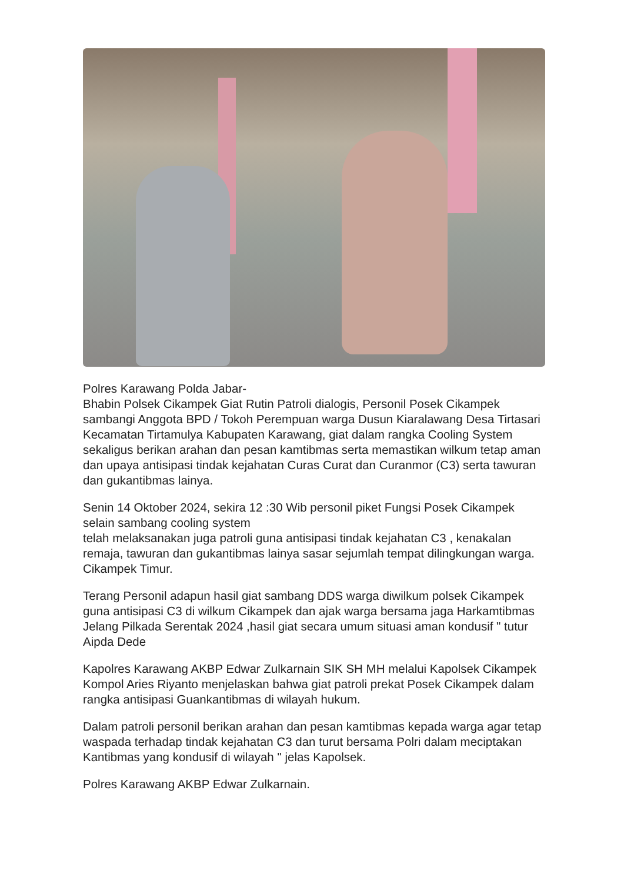Polres Karawang Polda Jabar-
Bhabin Polsek Cikampek Giat Rutin Patroli dialogis, Personil Posek Cikampek sambangi Anggota BPD / Tokoh Perempuan warga Dusun Kiaralawang Desa Tirtasari Kecamatan Tirtamulya Kabupaten Karawang, giat dalam rangka Cooling System sekaligus berikan arahan dan pesan kamtibmas serta memastikan wilkum tetap aman dan upaya antisipasi tindak kejahatan Curas Curat dan Curanmor (C3) serta tawuran dan gukantibmas lainya.
Senin 14 Oktober 2024, sekira 12 :30 Wib personil piket Fungsi Posek Cikampek selain sambang cooling system
telah melaksanakan juga patroli guna antisipasi tindak kejahatan C3 , kenakalan remaja, tawuran dan gukantibmas lainya sasar sejumlah tempat dilingkungan warga. Cikampek Timur.
Terang Personil adapun hasil giat sambang DDS warga diwilkum polsek Cikampek guna antisipasi C3 di wilkum Cikampek dan ajak warga bersama jaga Harkamtibmas Jelang Pilkada Serentak 2024 ,hasil giat secara umum situasi aman kondusif " tutur Aipda Dede
Kapolres Karawang AKBP Edwar Zulkarnain SIK SH MH melalui Kapolsek Cikampek Kompol Aries Riyanto menjelaskan bahwa giat patroli prekat Posek Cikampek dalam rangka antisipasi Guankantibmas di wilayah hukum.
Dalam patroli personil berikan arahan dan pesan kamtibmas kepada warga agar tetap waspada terhadap tindak kejahatan C3 dan turut bersama Polri dalam meciptakan Kantibmas yang kondusif di wilayah " jelas Kapolsek.
Polres Karawang AKBP Edwar Zulkarnain.